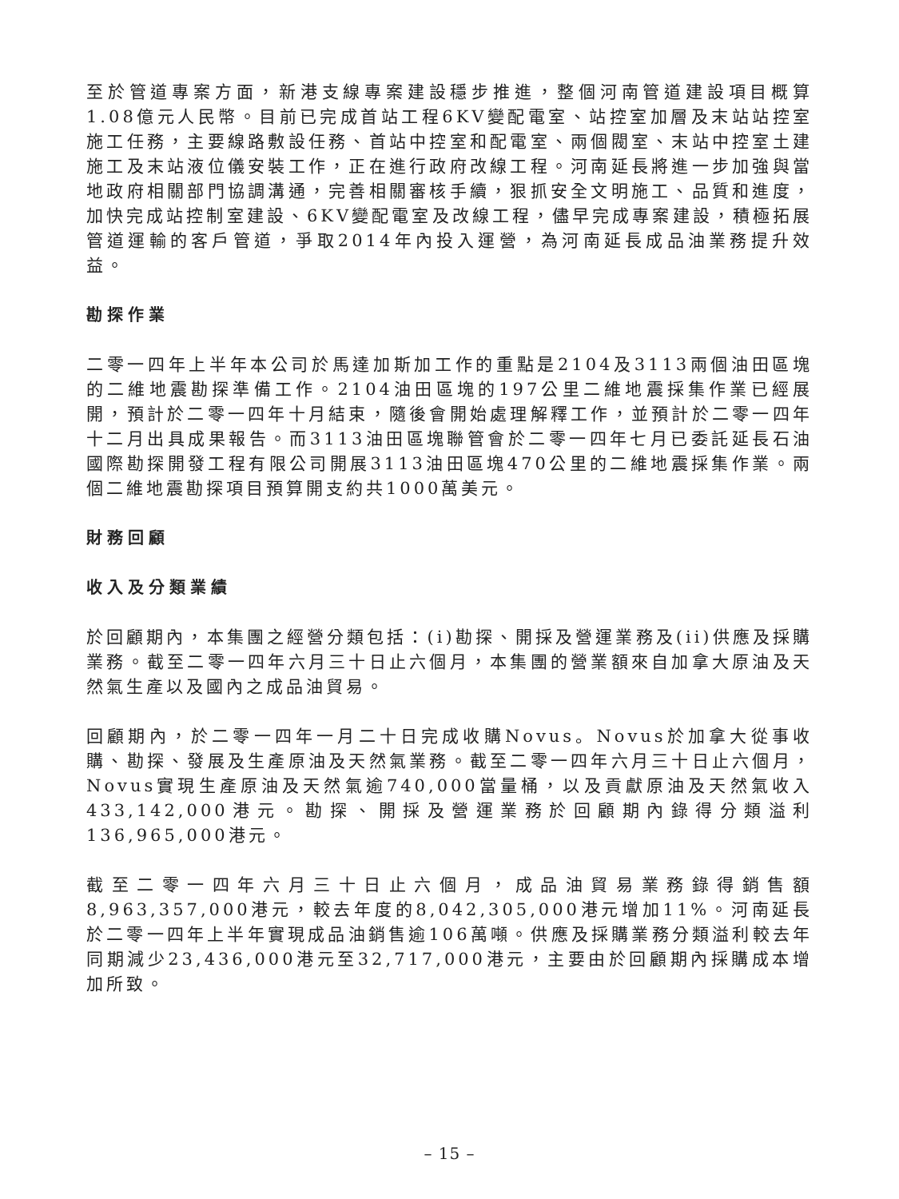至於管道專案方面，新港支線專案建設穩步推進，整個河南管道建設項目概算1.08億元人民幣。目前已完成首站工程6KV變配電室、站控室加層及末站站控室施工任務，主要線路敷設任務、首站中控室和配電室、兩個閥室、末站中控室土建施工及末站液位儀安裝工作，正在進行政府改線工程。河南延長將進一步加強與當地政府相關部門協調溝通，完善相關審核手續，狠抓安全文明施工、品質和進度，加快完成站控制室建設、6KV變配電室及改線工程，儘早完成專案建設，積極拓展管道運輸的客戶管道，爭取2014年內投入運營，為河南延長成品油業務提升效益。
勘探作業
二零一四年上半年本公司於馬達加斯加工作的重點是2104及3113兩個油田區塊的二維地震勘探準備工作。2104油田區塊的197公里二維地震採集作業已經展開，預計於二零一四年十月結束，隨後會開始處理解釋工作，並預計於二零一四年十二月出具成果報告。而3113油田區塊聯管會於二零一四年七月已委託延長石油國際勘探開發工程有限公司開展3113油田區塊470公里的二維地震採集作業。兩個二維地震勘探項目預算開支約共1000萬美元。
財務回顧
收入及分類業績
於回顧期內，本集團之經營分類包括：(i)勘探、開採及營運業務及(ii)供應及採購業務。截至二零一四年六月三十日止六個月，本集團的營業額來自加拿大原油及天然氣生產以及國內之成品油貿易。
回顧期內，於二零一四年一月二十日完成收購Novus。Novus於加拿大從事收購、勘探、發展及生產原油及天然氣業務。截至二零一四年六月三十日止六個月，Novus實現生產原油及天然氣逾740,000當量桶，以及貢獻原油及天然氣收入433,142,000港元。勘探、開採及營運業務於回顧期內錄得分類溢利136,965,000港元。
截至二零一四年六月三十日止六個月，成品油貿易業務錄得銷售額8,963,357,000港元，較去年度的8,042,305,000港元增加11%。河南延長於二零一四年上半年實現成品油銷售逾106萬噸。供應及採購業務分類溢利較去年同期減少23,436,000港元至32,717,000港元，主要由於回顧期內採購成本增加所致。
– 15 –